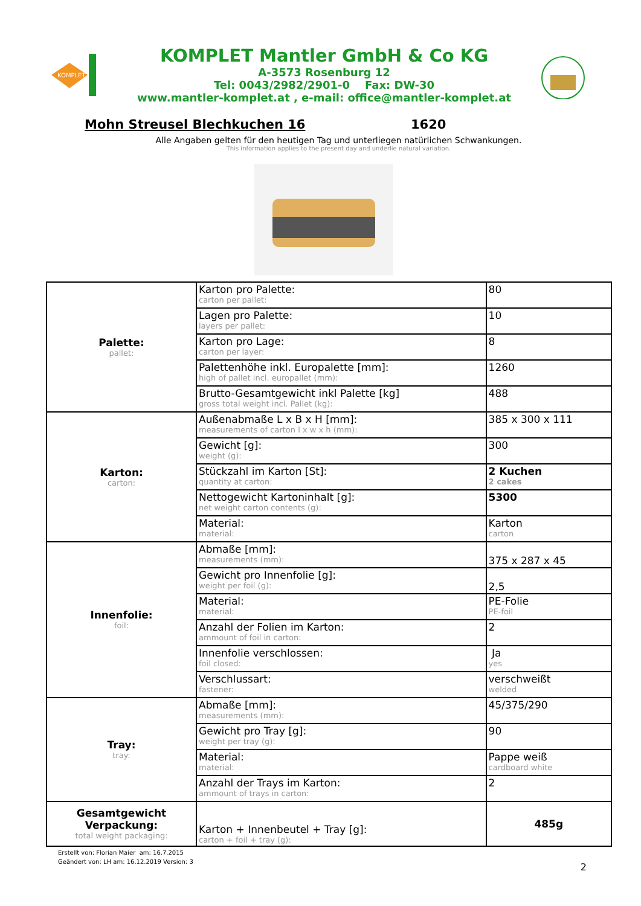KOMPLET
KOMPLET Mantler GmbH & Co KG
A-3573 Rosenburg 12
Tel: 0043/2982/2901-0 Fax: DW-30
www.mantler-komplet.at , e-mail: office@mantler-komplet.at
Mohn Streusel Blechkuchen 16 1620
Alle Angaben gelten für den heutigen Tag und unterliegen natürlichen Schwankungen.
This information applies to the present day and underlie natural variation.
| Palette: pallet: | Karton pro Palette: carton per pallet: | 80 |
| | Lagen pro Palette: layers per pallet: | 10 |
| | Karton pro Lage: carton per layer: | 8 |
| | Palettenhöhe inkl. Europalette [mm]: high of pallet incl. europallet (mm): | 1260 |
| | Brutto-Gesamtgewicht inkl Palette [kg] gross total weight incl. Pallet (kg): | 488 |
| Karton: carton: | Außenabmaße L x B x H [mm]: measurements of carton l x w x h (mm): | 385 x 300 x 111 |
| | Gewicht [g]: weight (g): | 300 |
| | Stückzahl im Karton [St]: quantity at carton: | 2 Kuchen 2 cakes |
| | Nettogewicht Kartoninhalt [g]: net weight carton contents (g): | 5300 |
| | Material: material: | Karton carton |
| Innenfolie: foil: | Abmaße [mm]: measurements (mm): | 375 x 287 x 45 |
| | Gewicht pro Innenfolie [g]: weight per foil (g): | 2,5 |
| | Material: material: | PE-Folie PE-foil |
| | Anzahl der Folien im Karton: ammount of foil in carton: | 2 |
| | Innenfolie verschlossen: foil closed: | Ja yes |
| | Verschlussart: fastener: | verschweißt welded |
| Tray: tray: | Abmaße [mm]: measurements (mm): | 45/375/290 |
| | Gewicht pro Tray [g]: weight per tray (g): | 90 |
| | Material: material: | Pappe weiß cardboard white |
| | Anzahl der Trays im Karton: ammount of trays in carton: | 2 |
| Gesamtgewicht Verpackung: total weight packaging: | Karton + Innenbeutel + Tray [g]: carton + foil + tray (g): | 485g |
Erstellt von: Florian Maier am: 16.7.2015
Geändert von: LH am: 16.12.2019 Version: 3
2